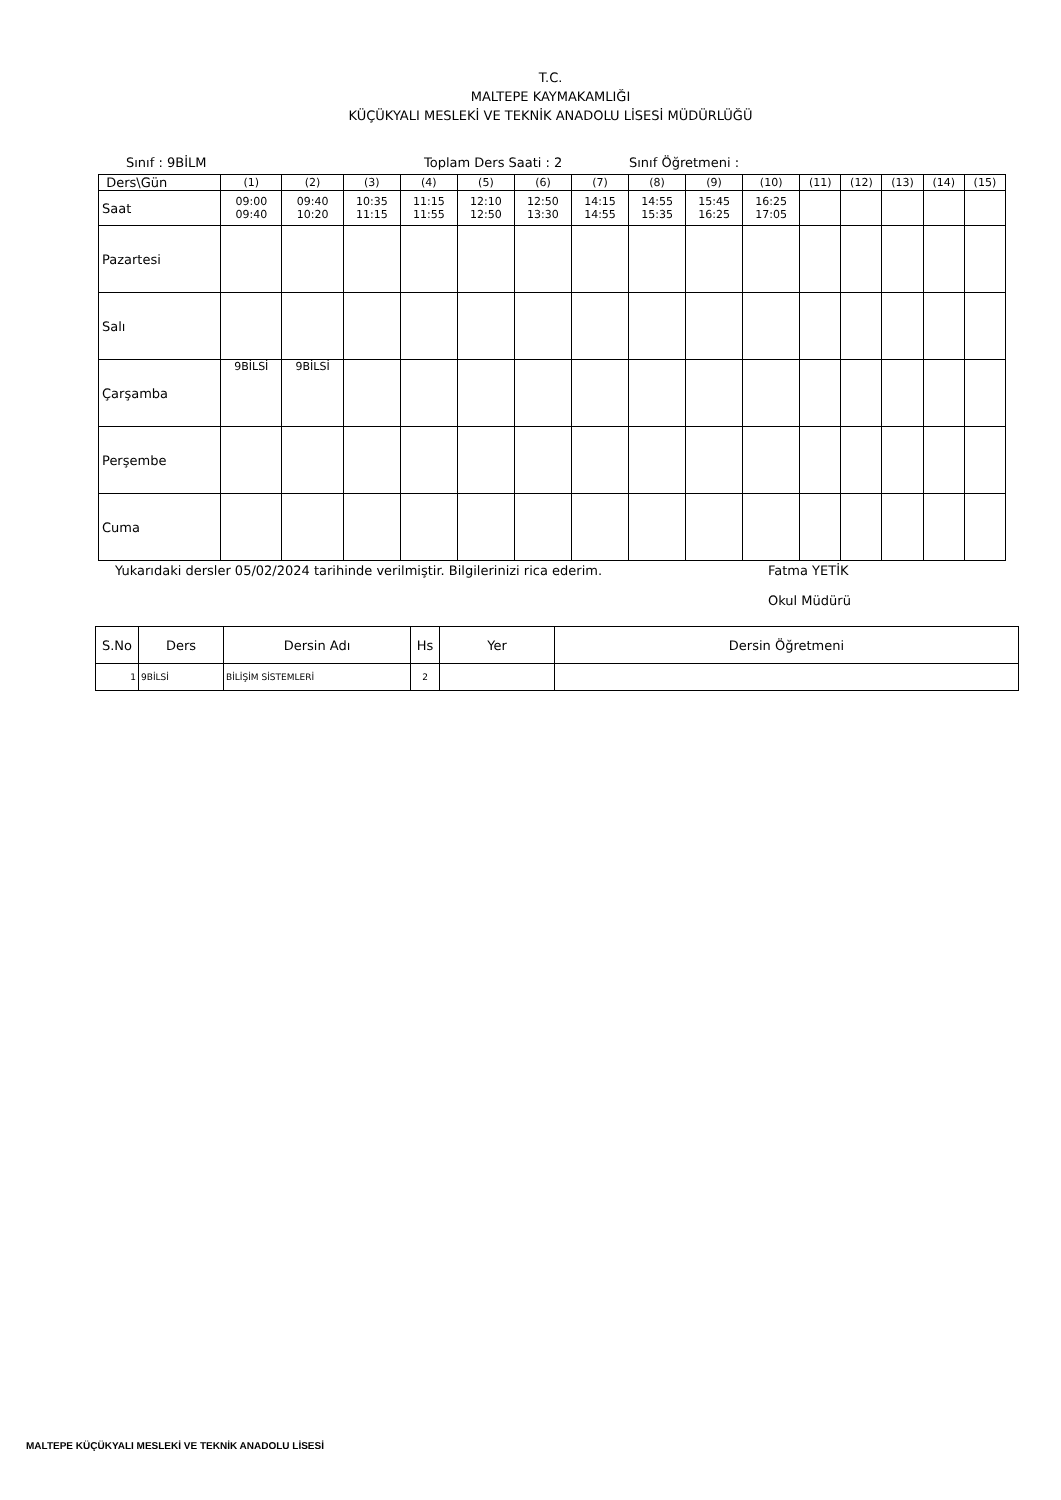T.C.
MALTEPE KAYMAKAMLIĞI
KÜÇÜKYALI MESLEKİ VE TEKNİK ANADOLU LİSESİ MÜDÜRLÜĞÜ
Sınıf : 9BİLM Toplam Ders Saati : 2 Sınıf Öğretmeni :
| Ders\Gün | (1) | (2) | (3) | (4) | (5) | (6) | (7) | (8) | (9) | (10) | (11) | (12) | (13) | (14) | (15) |
| Saat | 09:00 09:40 | 09:40 10:20 | 10:35 11:15 | 11:15 11:55 | 12:10 12:50 | 12:50 13:30 | 14:15 14:55 | 14:55 15:35 | 15:45 16:25 | 16:25 17:05 | | | | | |
| Pazartesi | | | | | | | | | | | | | | | |
| Salı | | | | | | | | | | | | | | | |
| Çarşamba | 9BİLSİ | 9BİLSİ | | | | | | | | | | | | | |
| Perşembe | | | | | | | | | | | | | | | |
| Cuma | | | | | | | | | | | | | | | |
Yukarıdaki dersler 05/02/2024 tarihinde verilmiştir. Bilgilerinizi rica ederim. Fatma YETİK
Okul Müdürü
| S.No | Ders | Dersin Adı | Hs | Yer | Dersin Öğretmeni |
| --- | --- | --- | --- | --- | --- |
| 1 | 9BİLSİ | BİLİŞİM SİSTEMLERİ | 2 | | |
MALTEPE KÜÇÜKYALI MESLEKİ VE TEKNİK ANADOLU LİSESİ